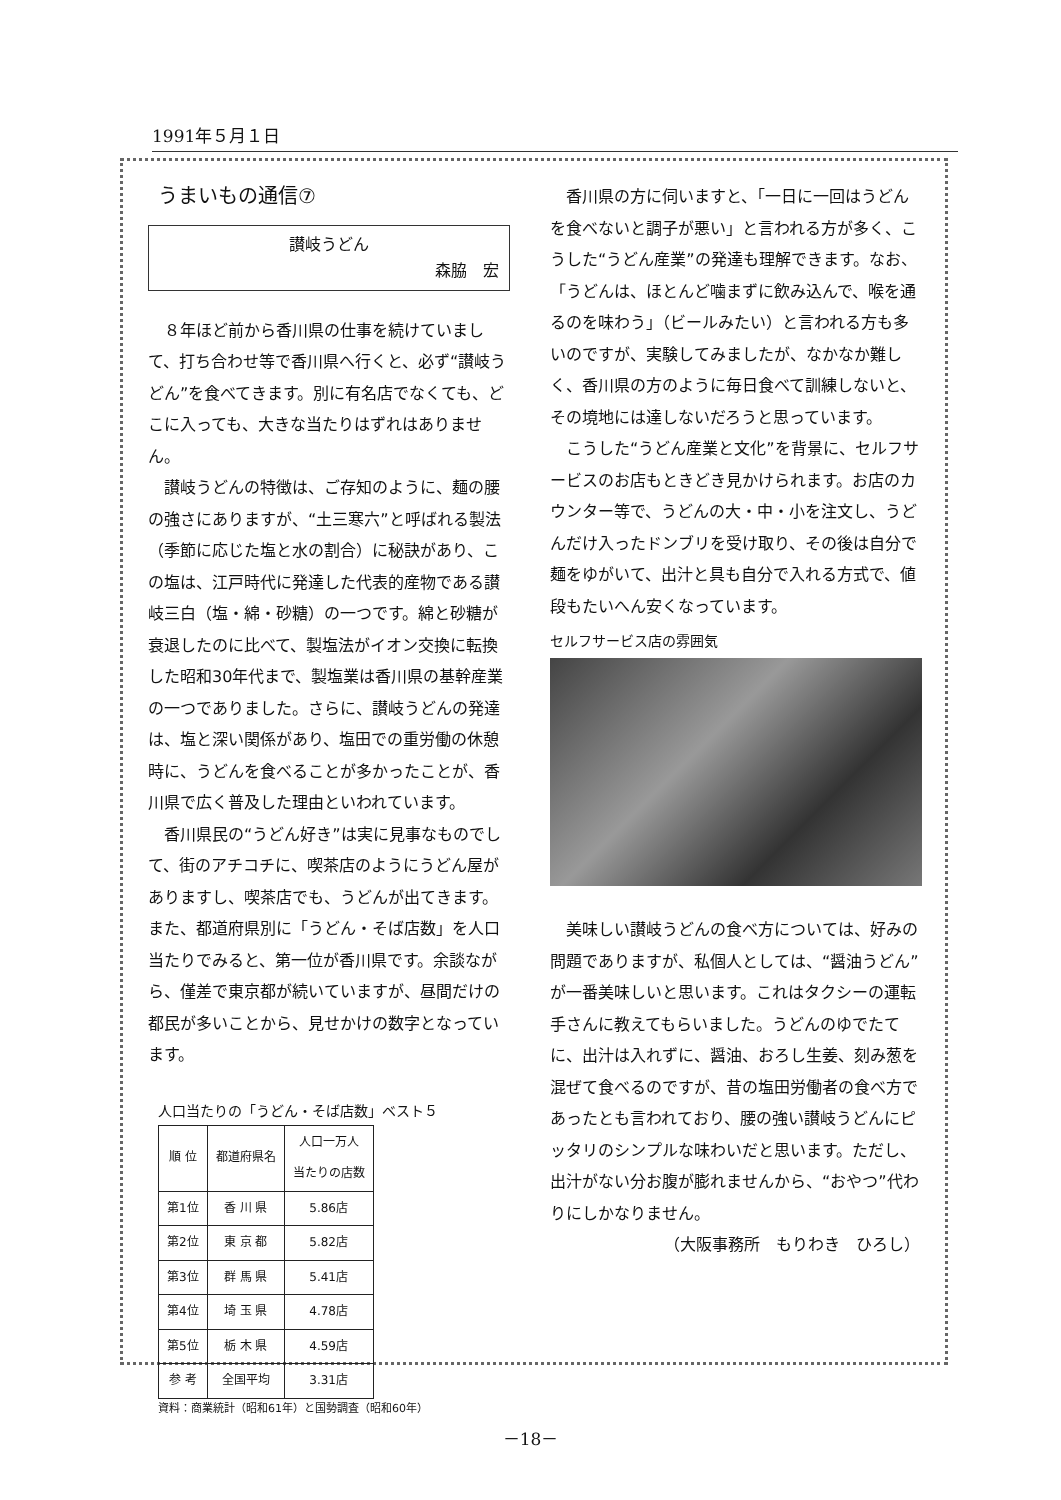1991年５月１日
うまいもの通信⑦
讃岐うどん
森脇　宏
８年ほど前から香川県の仕事を続けていまして、打ち合わせ等で香川県へ行くと、必ず“讃岐うどん”を食べてきます。別に有名店でなくても、どこに入っても、大きな当たりはずれはありません。
讃岐うどんの特徴は、ご存知のように、麺の腰の強さにありますが、“土三寒六”と呼ばれる製法（季節に応じた塩と水の割合）に秘訣があり、この塩は、江戸時代に発達した代表的産物である讃岐三白（塩・綿・砂糖）の一つです。綿と砂糖が衰退したのに比べて、製塩法がイオン交換に転換した昭和30年代まで、製塩業は香川県の基幹産業の一つでありました。さらに、讃岐うどんの発達は、塩と深い関係があり、塩田での重労働の休憩時に、うどんを食べることが多かったことが、香川県で広く普及した理由といわれています。
香川県民の“うどん好き”は実に見事なものでして、街のアチコチに、喫茶店のようにうどん屋がありますし、喫茶店でも、うどんが出てきます。また、都道府県別に「うどん・そば店数」を人口当たりでみると、第一位が香川県です。余談ながら、僅差で東京都が続いていますが、昼間だけの都民が多いことから、見せかけの数字となっています。
人口当たりの「うどん・そば店数」ベスト５
| 順 位 | 都道府県名 | 人口一万人 当たりの店数 |
| --- | --- | --- |
| 第1位 | 香 川 県 | 5.86店 |
| 第2位 | 東 京 都 | 5.82店 |
| 第3位 | 群 馬 県 | 5.41店 |
| 第4位 | 埼 玉 県 | 4.78店 |
| 第5位 | 栃 木 県 | 4.59店 |
| 参 考 | 全国平均 | 3.31店 |
資料：商業統計（昭和61年）と国勢調査（昭和60年）
香川県の方に伺いますと、「一日に一回はうどんを食べないと調子が悪い」と言われる方が多く、こうした“うどん産業”の発達も理解できます。なお、「うどんは、ほとんど噛まずに飲み込んで、喉を通るのを味わう」（ビールみたい）と言われる方も多いのですが、実験してみましたが、なかなか難しく、香川県の方のように毎日食べて訓練しないと、その境地には達しないだろうと思っています。
こうした“うどん産業と文化”を背景に、セルフサービスのお店もときどき見かけられます。お店のカウンター等で、うどんの大・中・小を注文し、うどんだけ入ったドンブリを受け取り、その後は自分で麺をゆがいて、出汁と具も自分で入れる方式で、値段もたいへん安くなっています。
セルフサービス店の雰囲気
美味しい讃岐うどんの食べ方については、好みの問題でありますが、私個人としては、“醤油うどん”が一番美味しいと思います。これはタクシーの運転手さんに教えてもらいました。うどんのゆでたてに、出汁は入れずに、醤油、おろし生姜、刻み葱を混ぜて食べるのですが、昔の塩田労働者の食べ方であったとも言われており、腰の強い讃岐うどんにピッタリのシンプルな味わいだと思います。ただし、出汁がない分お腹が膨れませんから、“おやつ”代わりにしかなりません。
（大阪事務所　もりわき　ひろし）
－18－